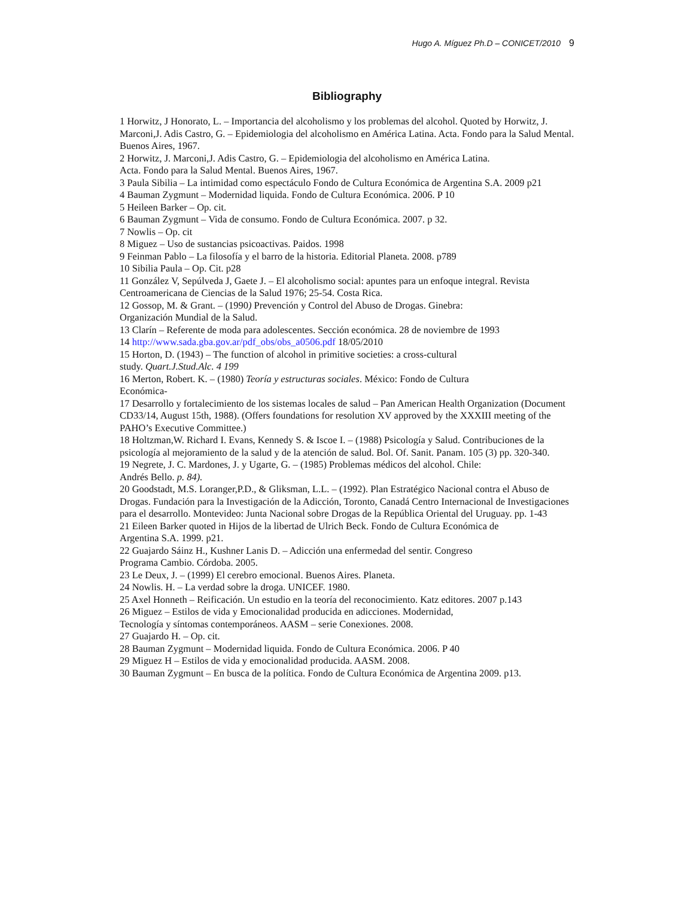Hugo A. Míguez Ph.D – CONICET/2010 9
Bibliography
1 Horwitz, J Honorato, L. – Importancia del alcoholismo y los problemas del alcohol. Quoted by Horwitz, J. Marconi,J. Adis Castro, G. – Epidemiologia del alcoholismo en América Latina. Acta. Fondo para la Salud Mental. Buenos Aires, 1967.
2 Horwitz, J. Marconi,J. Adis Castro, G. – Epidemiologia del alcoholismo en América Latina.
Acta. Fondo para la Salud Mental. Buenos Aires, 1967.
3 Paula Sibilia – La intimidad como espectáculo Fondo de Cultura Económica de Argentina S.A. 2009 p21
4 Bauman Zygmunt – Modernidad liquida. Fondo de Cultura Económica. 2006. P 10
5 Heileen Barker – Op. cit.
6 Bauman Zygmunt – Vida de consumo. Fondo de Cultura Económica. 2007. p 32.
7 Nowlis – Op. cit
8 Miguez – Uso de sustancias psicoactivas. Paidos. 1998
9 Feinman Pablo – La filosofía y el barro de la historia. Editorial Planeta. 2008. p789
10 Sibilia Paula – Op. Cit. p28
11 González V, Sepúlveda J, Gaete J. – El alcoholismo social: apuntes para un enfoque integral. Revista Centroamericana de Ciencias de la Salud 1976; 25-54. Costa Rica.
12 Gossop, M. & Grant. – (1990) Prevención y Control del Abuso de Drogas. Ginebra:
Organización Mundial de la Salud.
13 Clarín – Referente de moda para adolescentes. Sección económica. 28 de noviembre de 1993
14 http://www.sada.gba.gov.ar/pdf_obs/obs_a0506.pdf 18/05/2010
15 Horton, D. (1943) – The function of alcohol in primitive societies: a cross-cultural
study. Quart.J.Stud.Alc. 4 199
16 Merton, Robert. K. – (1980) Teoría y estructuras sociales. México: Fondo de Cultura
Económica-
17 Desarrollo y fortalecimiento de los sistemas locales de salud – Pan American Health Organization (Document CD33/14, August 15th, 1988). (Offers foundations for resolution XV approved by the XXXIII meeting of the PAHO’s Executive Committee.)
18 Holtzman,W. Richard I. Evans, Kennedy S. & Iscoe I. – (1988) Psicología y Salud. Contribuciones de la psicología al mejoramiento de la salud y de la atención de salud. Bol. Of. Sanit. Panam. 105 (3) pp. 320-340.
19 Negrete, J. C. Mardones, J. y Ugarte, G. – (1985) Problemas médicos del alcohol. Chile:
Andrés Bello. p. 84).
20 Goodstadt, M.S. Loranger,P.D., & Gliksman, L.L. – (1992). Plan Estratégico Nacional contra el Abuso de Drogas. Fundación para la Investigación de la Adicción, Toronto, Canadá Centro Internacional de Investigaciones para el desarrollo. Montevideo: Junta Nacional sobre Drogas de la República Oriental del Uruguay. pp. 1-43
21 Eileen Barker quoted in Hijos de la libertad de Ulrich Beck. Fondo de Cultura Económica de
Argentina S.A. 1999. p21.
22 Guajardo Sáinz H., Kushner Lanis D. – Adicción una enfermedad del sentir. Congreso
Programa Cambio. Córdoba. 2005.
23 Le Deux, J. – (1999) El cerebro emocional. Buenos Aires. Planeta.
24 Nowlis. H. – La verdad sobre la droga. UNICEF. 1980.
25 Axel Honneth – Reificación. Un estudio en la teoría del reconocimiento. Katz editores. 2007 p.143
26 Miguez – Estilos de vida y Emocionalidad producida en adicciones. Modernidad,
Tecnología y síntomas contemporáneos. AASM – serie Conexiones. 2008.
27 Guajardo H. – Op. cit.
28 Bauman Zygmunt – Modernidad liquida. Fondo de Cultura Económica. 2006. P 40
29 Miguez H – Estilos de vida y emocionalidad producida. AASM. 2008.
30 Bauman Zygmunt – En busca de la política. Fondo de Cultura Económica de Argentina 2009. p13.